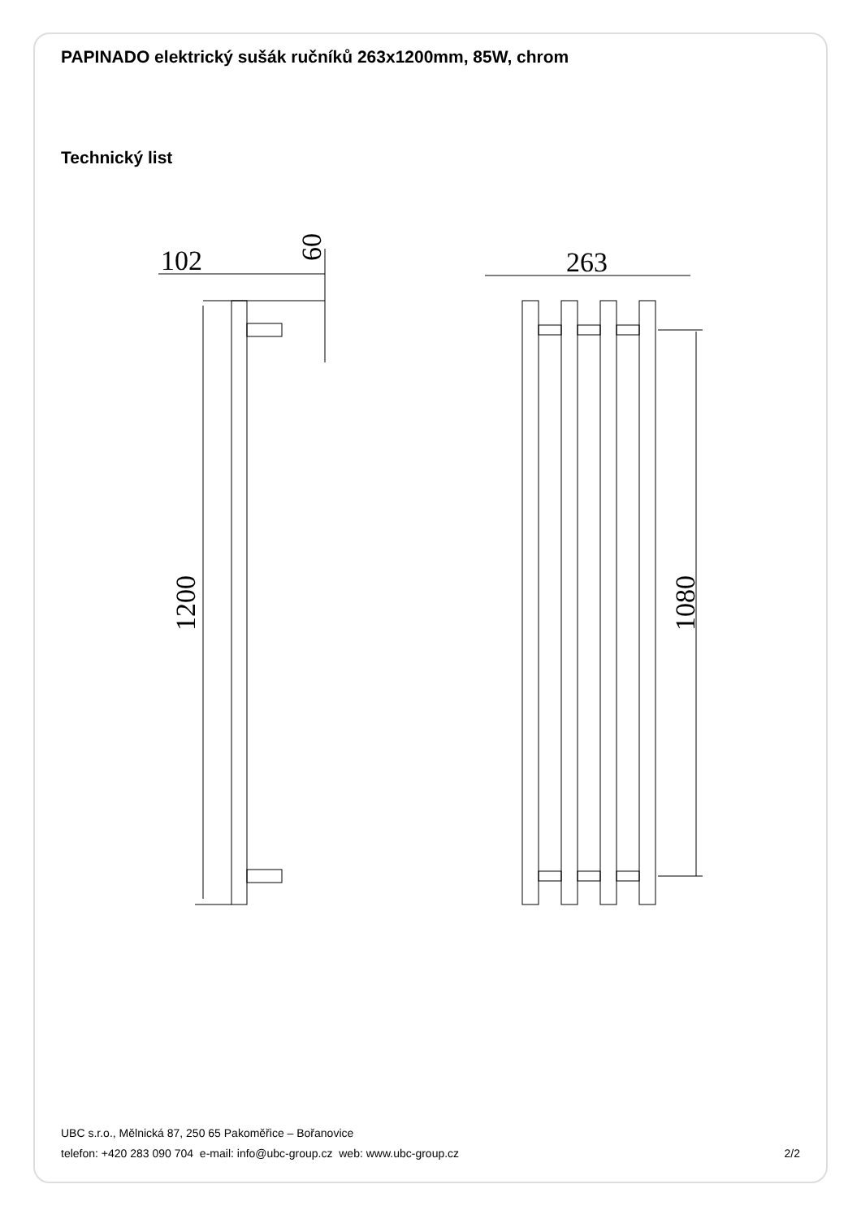PAPINADO elektrický sušák ručníků 263x1200mm, 85W, chrom
Technický list
102
60
1200
263
1080
UBC s.r.o., Mělnická 87, 250 65 Pakoměřice – Bořanovice
telefon: +420 283 090 704 e-mail: info@ubc-group.cz web: www.ubc-group.cz 2/2